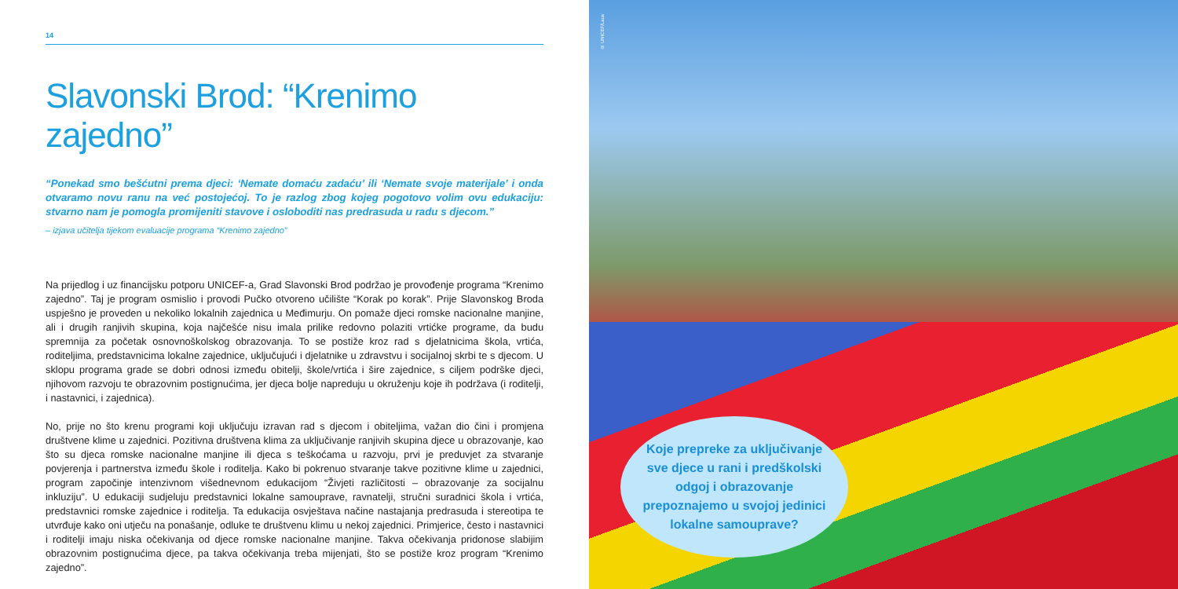14
Slavonski Brod: “Krenimo zajedno”
“Ponekad smo bešćutni prema djeci: ‘Nemate domaću zadaću’ ili ‘Nemate svoje materijale’ i onda otvaramo novu ranu na već postojećoj. To je razlog zbog kojeg pogotovo volim ovu edukaciju: stvarno nam je pomogla promijeniti stavove i osloboditi nas predrasuda u radu s djecom.”
– izjava učitelja tijekom evaluacije programa “Krenimo zajedno”
Na prijedlog i uz financijsku potporu UNICEF-a, Grad Slavonski Brod podržao je provođenje programa “Krenimo zajedno”. Taj je program osmislio i provodi Pučko otvoreno učilište “Korak po korak”. Prije Slavonskog Broda uspješno je proveden u nekoliko lokalnih zajednica u Međimurju. On pomaže djeci romske nacionalne manjine, ali i drugih ranjivih skupina, koja najčešće nisu imala prilike redovno polaziti vrtićke programe, da budu spremnija za početak osnovnoškolskog obrazovanja. To se postiže kroz rad s djelatnicima škola, vrtića, roditeljima, predstavnicima lokalne zajednice, uključujući i djelatnike u zdravstvu i socijalnoj skrbi te s djecom. U sklopu programa grade se dobri odnosi između obitelji, škole/vrtića i šire zajednice, s ciljem podrške djeci, njihovom razvoju te obrazovnim postignućima, jer djeca bolje napreduju u okruženju koje ih podržava (i roditelji, i nastavnici, i zajednica).
No, prije no što krenu programi koji uključuju izravan rad s djecom i obiteljima, važan dio čini i promjena društvene klime u zajednici. Pozitivna društvena klima za uključivanje ranjivih skupina djece u obrazovanje, kao što su djeca romske nacionalne manjine ili djeca s teškoćama u razvoju, prvi je preduvjet za stvaranje povjerenja i partnerstva između škole i roditelja. Kako bi pokrenuo stvaranje takve pozitivne klime u zajednici, program započinje intenzivnom višednevnom edukacijom “Živjeti različitosti – obrazovanje za socijalnu inkluziju”. U edukaciji sudjeluju predstavnici lokalne samouprave, ravnatelji, stručni suradnici škola i vrtića, predstavnici romske zajednice i roditelja. Ta edukacija osvještava načine nastajanja predrasuda i stereotipa te utvrđuje kako oni utječu na ponašanje, odluke te društvenu klimu u nekoj zajednici. Primjerice, često i nastavnici i roditelji imaju niska očekivanja od djece romske nacionalne manjine. Takva očekivanja pridonose slabijim obrazovnim postignućima djece, pa takva očekivanja treba mijenjati, što se postiže kroz program “Krenimo zajedno”.
© UNICEF/Laus
Koje prepreke za uključivanje
sve djece u rani i predškolski
odgoj i obrazovanje
prepoznajemo u svojoj jedinici
lokalne samouprave?